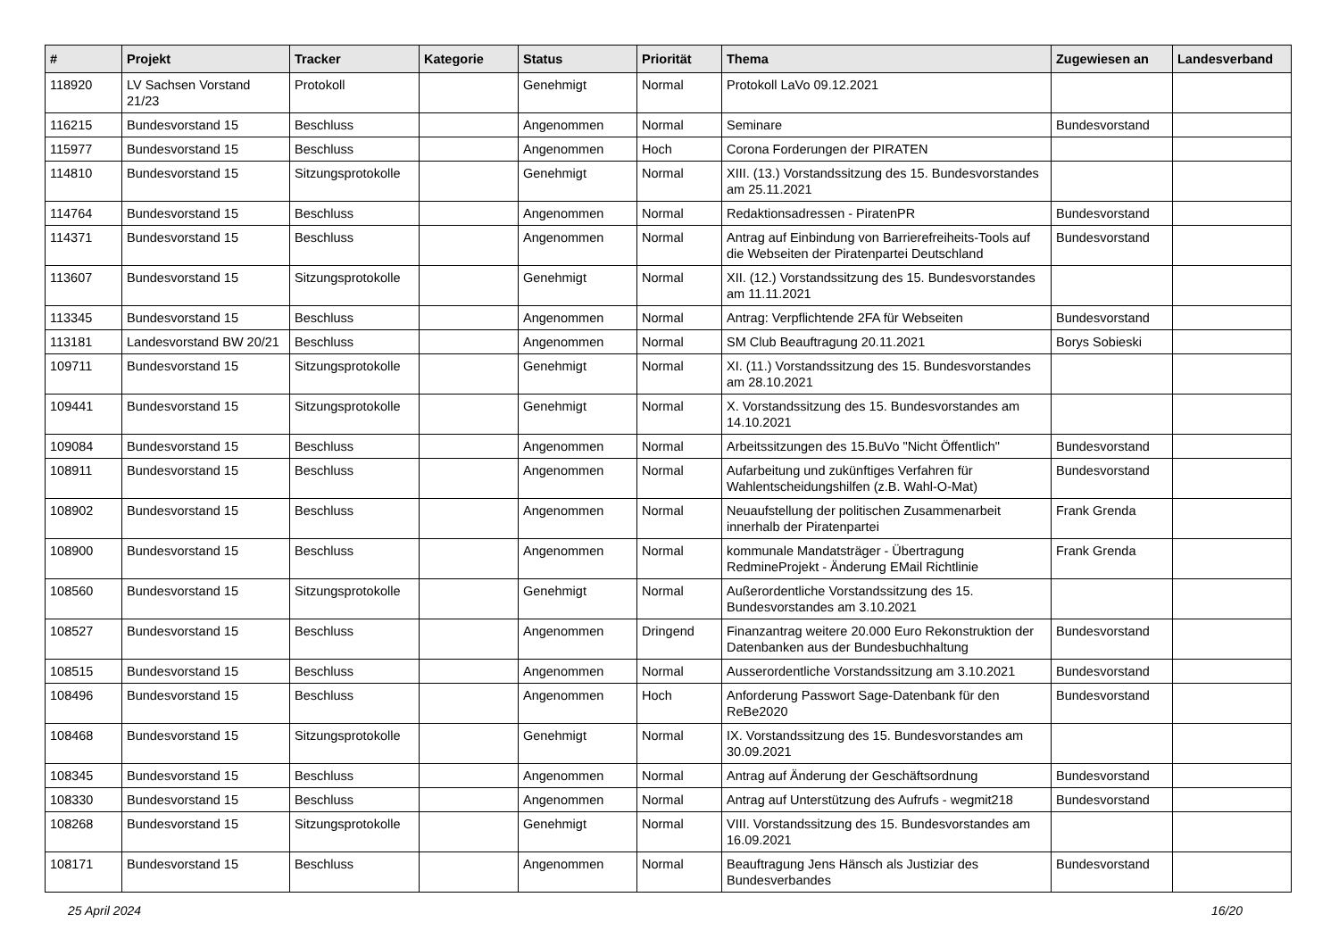| # | Projekt | Tracker | Kategorie | Status | Priorität | Thema | Zugewiesen an | Landesverband |
| --- | --- | --- | --- | --- | --- | --- | --- | --- |
| 118920 | LV Sachsen Vorstand 21/23 | Protokoll | | Genehmigt | Normal | Protokoll LaVo 09.12.2021 | | |
| 116215 | Bundesvorstand 15 | Beschluss | | Angenommen | Normal | Seminare | Bundesvorstand | |
| 115977 | Bundesvorstand 15 | Beschluss | | Angenommen | Hoch | Corona Forderungen der PIRATEN | | |
| 114810 | Bundesvorstand 15 | Sitzungsprotokolle | | Genehmigt | Normal | XIII. (13.) Vorstandssitzung des 15. Bundesvorstandes am 25.11.2021 | | |
| 114764 | Bundesvorstand 15 | Beschluss | | Angenommen | Normal | Redaktionsadressen - PiratenPR | Bundesvorstand | |
| 114371 | Bundesvorstand 15 | Beschluss | | Angenommen | Normal | Antrag auf Einbindung von Barrierefreiheits-Tools auf die Webseiten der Piratenpartei Deutschland | Bundesvorstand | |
| 113607 | Bundesvorstand 15 | Sitzungsprotokolle | | Genehmigt | Normal | XII. (12.) Vorstandssitzung des 15. Bundesvorstandes am 11.11.2021 | | |
| 113345 | Bundesvorstand 15 | Beschluss | | Angenommen | Normal | Antrag: Verpflichtende 2FA für Webseiten | Bundesvorstand | |
| 113181 | Landesvorstand BW 20/21 | Beschluss | | Angenommen | Normal | SM Club Beauftragung 20.11.2021 | Borys Sobieski | |
| 109711 | Bundesvorstand 15 | Sitzungsprotokolle | | Genehmigt | Normal | XI. (11.) Vorstandssitzung des 15. Bundesvorstandes am 28.10.2021 | | |
| 109441 | Bundesvorstand 15 | Sitzungsprotokolle | | Genehmigt | Normal | X. Vorstandssitzung des 15. Bundesvorstandes am 14.10.2021 | | |
| 109084 | Bundesvorstand 15 | Beschluss | | Angenommen | Normal | Arbeitssitzungen des 15.BuVo "Nicht Öffentlich" | Bundesvorstand | |
| 108911 | Bundesvorstand 15 | Beschluss | | Angenommen | Normal | Aufarbeitung und zukünftiges Verfahren für Wahlentscheidungshilfen (z.B. Wahl-O-Mat) | Bundesvorstand | |
| 108902 | Bundesvorstand 15 | Beschluss | | Angenommen | Normal | Neuaufstellung der politischen Zusammenarbeit innerhalb der Piratenpartei | Frank Grenda | |
| 108900 | Bundesvorstand 15 | Beschluss | | Angenommen | Normal | kommunale Mandatsträger - Übertragung RedmineProjekt - Änderung EMail Richtlinie | Frank Grenda | |
| 108560 | Bundesvorstand 15 | Sitzungsprotokolle | | Genehmigt | Normal | Außerordentliche Vorstandssitzung des 15. Bundesvorstandes am 3.10.2021 | | |
| 108527 | Bundesvorstand 15 | Beschluss | | Angenommen | Dringend | Finanzantrag weitere 20.000 Euro Rekonstruktion der Datenbanken aus der Bundesbuchhaltung | Bundesvorstand | |
| 108515 | Bundesvorstand 15 | Beschluss | | Angenommen | Normal | Ausserordentliche Vorstandssitzung am 3.10.2021 | Bundesvorstand | |
| 108496 | Bundesvorstand 15 | Beschluss | | Angenommen | Hoch | Anforderung Passwort Sage-Datenbank für den ReBe2020 | Bundesvorstand | |
| 108468 | Bundesvorstand 15 | Sitzungsprotokolle | | Genehmigt | Normal | IX. Vorstandssitzung des 15. Bundesvorstandes am 30.09.2021 | | |
| 108345 | Bundesvorstand 15 | Beschluss | | Angenommen | Normal | Antrag auf Änderung der Geschäftsordnung | Bundesvorstand | |
| 108330 | Bundesvorstand 15 | Beschluss | | Angenommen | Normal | Antrag auf Unterstützung des Aufrufs - wegmit218 | Bundesvorstand | |
| 108268 | Bundesvorstand 15 | Sitzungsprotokolle | | Genehmigt | Normal | VIII. Vorstandssitzung des 15. Bundesvorstandes am 16.09.2021 | | |
| 108171 | Bundesvorstand 15 | Beschluss | | Angenommen | Normal | Beauftragung Jens Hänsch als Justiziar des Bundesverbandes | Bundesvorstand | |
25 April 2024 16/20